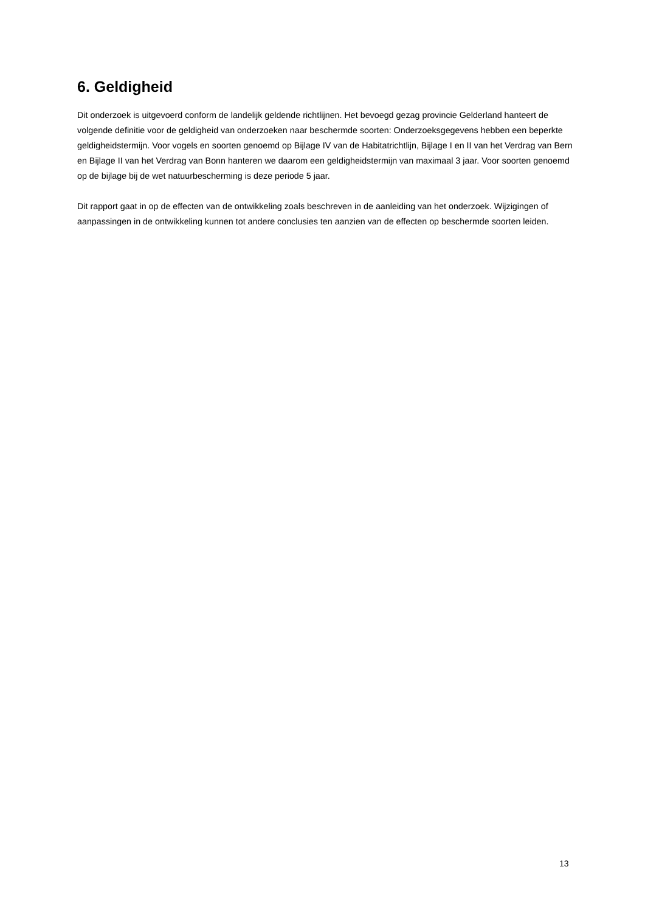6. Geldigheid
Dit onderzoek is uitgevoerd conform de landelijk geldende richtlijnen. Het bevoegd gezag provincie Gelderland hanteert de volgende definitie voor de geldigheid van onderzoeken naar beschermde soorten: Onderzoeksgegevens hebben een beperkte geldigheidstermijn. Voor vogels en soorten genoemd op Bijlage IV van de Habitatrichtlijn, Bijlage I en II van het Verdrag van Bern en Bijlage II van het Verdrag van Bonn hanteren we daarom een geldigheidstermijn van maximaal 3 jaar. Voor soorten genoemd op de bijlage bij de wet natuurbescherming is deze periode 5 jaar.
Dit rapport gaat in op de effecten van de ontwikkeling zoals beschreven in de aanleiding van het onderzoek. Wijzigingen of aanpassingen in de ontwikkeling kunnen tot andere conclusies ten aanzien van de effecten op beschermde soorten leiden.
13